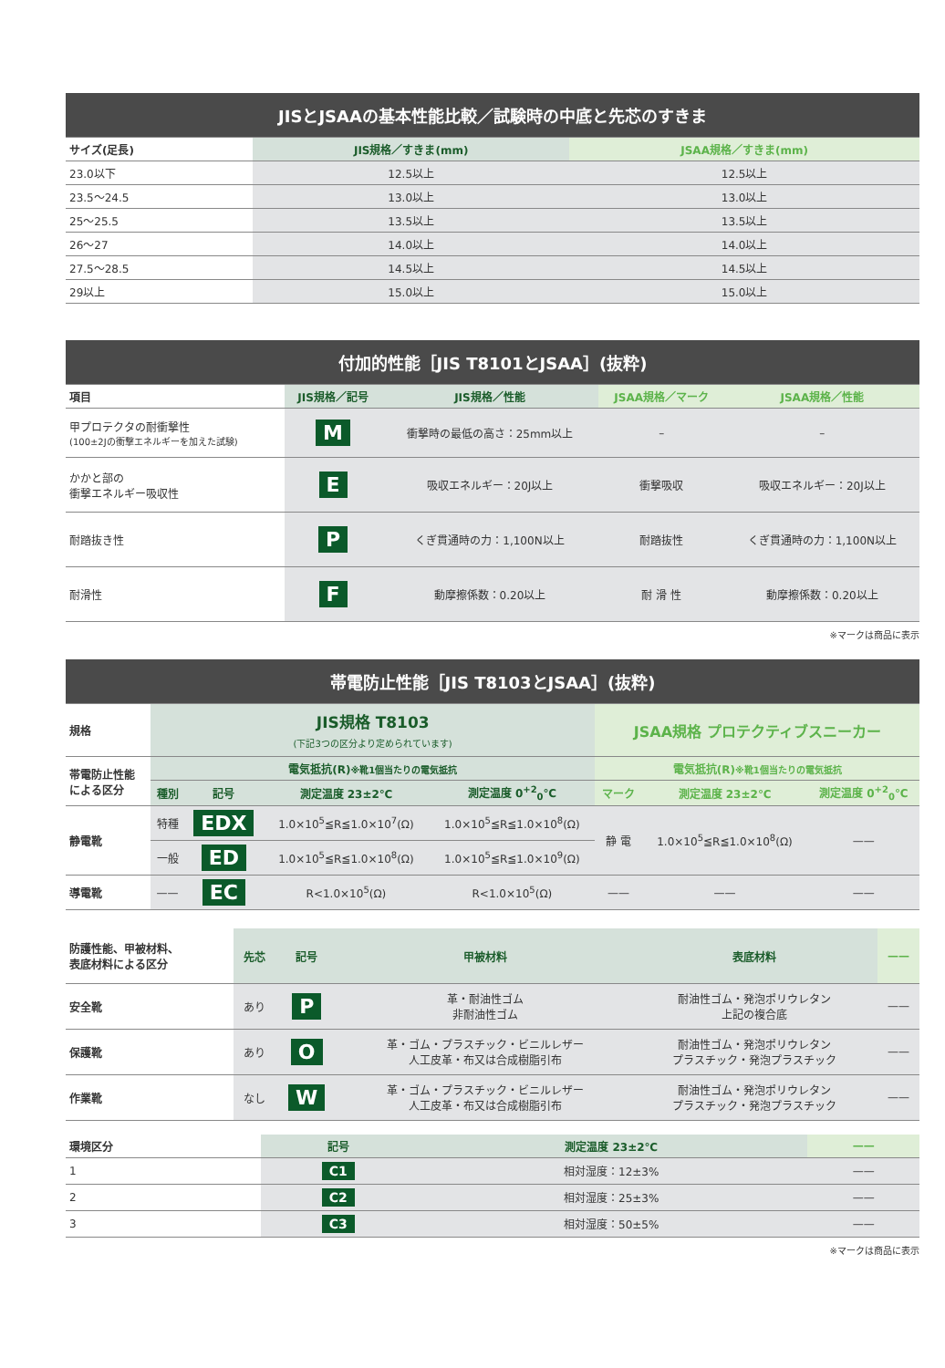| JISとJSAAの基本性能比較／試験時の中底と先芯のすきま | | |
| --- | --- | --- |
| サイズ(足長) | JIS規格／すきま(mm) | JSAA規格／すきま(mm) |
| 23.0以下 | 12.5以上 | 12.5以上 |
| 23.5〜24.5 | 13.0以上 | 13.0以上 |
| 25〜25.5 | 13.5以上 | 13.5以上 |
| 26〜27 | 14.0以上 | 14.0以上 |
| 27.5〜28.5 | 14.5以上 | 14.5以上 |
| 29以上 | 15.0以上 | 15.0以上 |
| 付加的性能［JIS T8101とJSAA］(抜粋) | | | | |
| --- | --- | --- | --- | --- |
| 項目 | JIS規格／記号 | JIS規格／性能 | JSAA規格／マーク | JSAA規格／性能 |
| 甲プロテクタの耐衝撃性 (100±2Jの衝撃エネルギーを加えた試験) | M | 衝撃時の最低の高さ：25mm以上 | – | – |
| かかと部の 衝撃エネルギー吸収性 | E | 吸収エネルギー：20J以上 | 衝撃吸収 | 吸収エネルギー：20J以上 |
| 耐踏抜き性 | P | くぎ貫通時の力：1,100N以上 | 耐踏抜性 | くぎ貫通時の力：1,100N以上 |
| 耐滑性 | F | 動摩擦係数：0.20以上 | 耐 滑 性 | 動摩擦係数：0.20以上 |
※マークは商品に表示
| 帯電防止性能［JIS T8103とJSAA］(抜粋) | | | | | | | |
| --- | --- | --- | --- | --- | --- | --- | --- |
| 規格 | JIS規格 T8103 (下記3つの区分より定められています) | | | | JSAA規格 プロテクティブスニーカー | | |
| 帯電防止性能 による区分 | 電気抵抗(R) ※靴1個当たりの電気抵抗 | | | | 電気抵抗(R) ※靴1個当たりの電気抵抗 | | |
| | 種別 | 記号 | 測定温度 23±2℃ | 測定温度 0<sup>+2</sup><sub>0</sub>℃ | マーク | 測定温度 23±2℃ | 測定温度 0<sup>+2</sup><sub>0</sub>℃ |
| 静電靴 | 特種 | EDX | 1.0×10<sup>5</sup>≦R≦1.0×10<sup>7</sup>(Ω) | 1.0×10<sup>5</sup>≦R≦1.0×10<sup>8</sup>(Ω) | 静 電 | 1.0×10<sup>5</sup>≦R≦1.0×10<sup>8</sup>(Ω) | —— |
| | 一般 | ED | 1.0×10<sup>5</sup>≦R≦1.0×10<sup>8</sup>(Ω) | 1.0×10<sup>5</sup>≦R≦1.0×10<sup>9</sup>(Ω) | | | |
| 導電靴 | —— | EC | R<1.0×10<sup>5</sup>(Ω) | R<1.0×10<sup>5</sup>(Ω) | —— | —— | —— |
| 防護性能、甲被材料、 表底材料による区分 | 先芯 | 記号 | 甲被材料 | 表底材料 | —— |
| --- | --- | --- | --- | --- | --- |
| 安全靴 | あり | P | 革・耐油性ゴム 非耐油性ゴム | 耐油性ゴム・発泡ポリウレタン 上記の複合底 | —— |
| 保護靴 | あり | O | 革・ゴム・プラスチック・ビニルレザー 人工皮革・布又は合成樹脂引布 | 耐油性ゴム・発泡ポリウレタン プラスチック・発泡プラスチック | —— |
| 作業靴 | なし | W | 革・ゴム・プラスチック・ビニルレザー 人工皮革・布又は合成樹脂引布 | 耐油性ゴム・発泡ポリウレタン プラスチック・発泡プラスチック | —— |
| 環境区分 | 記号 | 測定温度 23±2℃ | —— |
| --- | --- | --- | --- |
| 1 | C1 | 相対湿度：12±3% | —— |
| 2 | C2 | 相対湿度：25±3% | —— |
| 3 | C3 | 相対湿度：50±5% | —— |
※マークは商品に表示